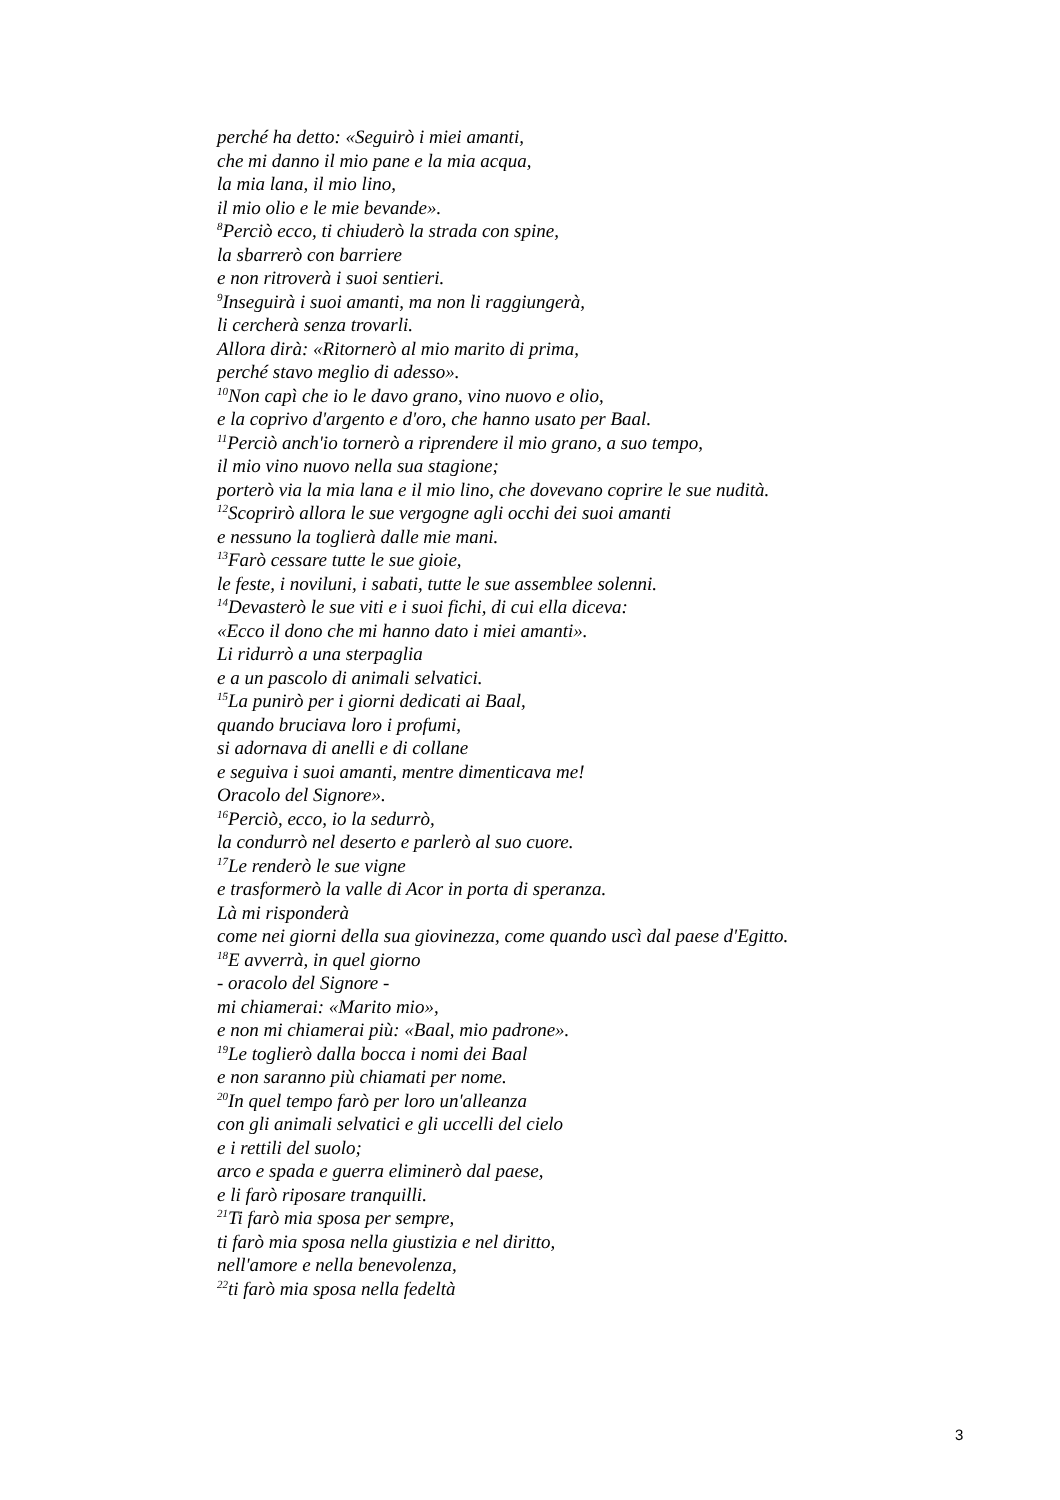perché ha detto: «Seguirò i miei amanti,
che mi danno il mio pane e la mia acqua,
la mia lana, il mio lino,
il mio olio e le mie bevande».
<sup>8</sup> Perciò ecco, ti chiuderò la strada con spine,
la sbarrerò con barriere
e non ritroverà i suoi sentieri.
<sup>9</sup> Inseguirà i suoi amanti, ma non li raggiungerà,
li cercherà senza trovarli.
Allora dirà: «Ritornerò al mio marito di prima,
perché stavo meglio di adesso».
<sup>10</sup> Non capì che io le davo grano, vino nuovo e olio,
e la coprivo d'argento e d'oro, che hanno usato per Baal.
<sup>11</sup> Perciò anch'io tornerò a riprendere il mio grano, a suo tempo,
il mio vino nuovo nella sua stagione;
porterò via la mia lana e il mio lino, che dovevano coprire le sue nudità.
<sup>12</sup> Scoprirò allora le sue vergogne agli occhi dei suoi amanti
e nessuno la toglierà dalle mie mani.
<sup>13</sup> Farò cessare tutte le sue gioie,
le feste, i noviluni, i sabati, tutte le sue assemblee solenni.
<sup>14</sup> Devasterò le sue viti e i suoi fichi, di cui ella diceva:
«Ecco il dono che mi hanno dato i miei amanti».
Li ridurrò a una sterpaglia
e a un pascolo di animali selvatici.
<sup>15</sup> La punirò per i giorni dedicati ai Baal,
quando bruciava loro i profumi,
si adornava di anelli e di collane
e seguiva i suoi amanti, mentre dimenticava me!
Oracolo del Signore».
<sup>16</sup> Perciò, ecco, io la sedurrò,
la condurrò nel deserto e parlerò al suo cuore.
<sup>17</sup> Le renderò le sue vigne
e trasformerò la valle di Acor in porta di speranza.
Là mi risponderà
come nei giorni della sua giovinezza, come quando uscì dal paese d'Egitto.
<sup>18</sup> E avverrà, in quel giorno
- oracolo del Signore -
mi chiamerai: «Marito mio»,
e non mi chiamerai più: «Baal, mio padrone».
<sup>19</sup> Le toglierò dalla bocca i nomi dei Baal
e non saranno più chiamati per nome.
<sup>20</sup> In quel tempo farò per loro un'alleanza
con gli animali selvatici e gli uccelli del cielo
e i rettili del suolo;
arco e spada e guerra eliminerò dal paese,
e li farò riposare tranquilli.
<sup>21</sup> Ti farò mia sposa per sempre,
ti farò mia sposa nella giustizia e nel diritto,
nell'amore e nella benevolenza,
<sup>22</sup> ti farò mia sposa nella fedeltà
3